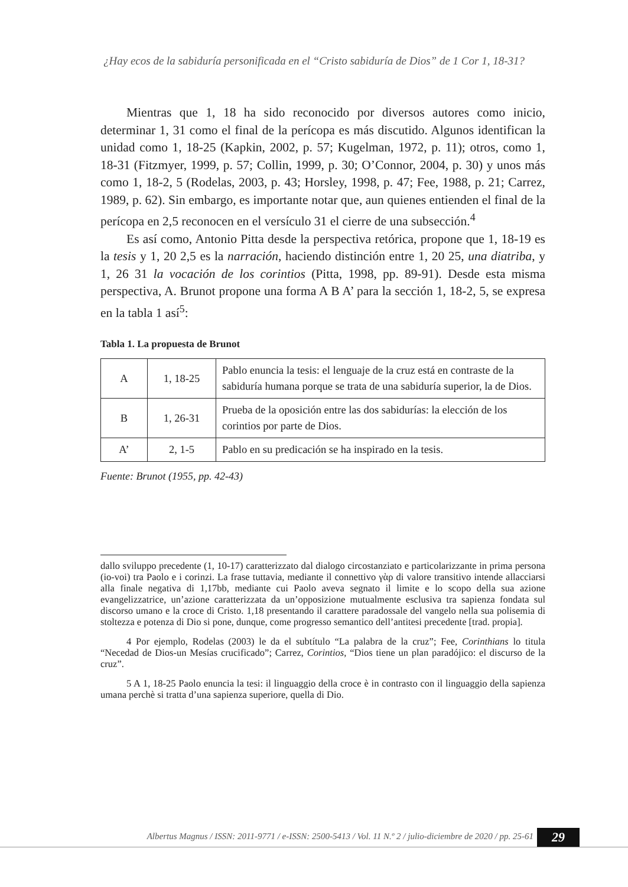¿Hay ecos de la sabiduría personificada en el “Cristo sabiduría de Dios” de 1 Cor 1, 18-31?
Mientras que 1, 18 ha sido reconocido por diversos autores como inicio, determinar 1, 31 como el final de la perícopa es más discutido. Algunos identifican la unidad como 1, 18-25 (Kapkin, 2002, p. 57; Kugelman, 1972, p. 11); otros, como 1, 18-31 (Fitzmyer, 1999, p. 57; Collin, 1999, p. 30; O’Connor, 2004, p. 30) y unos más como 1, 18-2, 5 (Rodelas, 2003, p. 43; Horsley, 1998, p. 47; Fee, 1988, p. 21; Carrez, 1989, p. 62). Sin embargo, es importante notar que, aun quienes entienden el final de la perícopa en 2,5 reconocen en el versículo 31 el cierre de una subsección.<sup>4</sup>
Es así como, Antonio Pitta desde la perspectiva retórica, propone que 1, 18-19 es la tesis y 1, 20 2,5 es la narración, haciendo distinción entre 1, 20 25, una diatriba, y 1, 26 31 la vocación de los corintios (Pitta, 1998, pp. 89-91). Desde esta misma perspectiva, A. Brunot propone una forma A B A’ para la sección 1, 18-2, 5, se expresa en la tabla 1 así<sup>5</sup>:
Tabla 1. La propuesta de Brunot
| A | 1, 18-25 | Pablo enuncia la tesis: el lenguaje de la cruz está en contraste de la sabiduría humana porque se trata de una sabiduría superior, la de Dios. |
| B | 1, 26-31 | Prueba de la oposición entre las dos sabidurías: la elección de los corintios por parte de Dios. |
| A’ | 2, 1-5 | Pablo en su predicación se ha inspirado en la tesis. |
Fuente: Brunot (1955, pp. 42-43)
dallo sviluppo precedente (1, 10-17) caratterizzato dal dialogo circostanziato e particolarizzante in prima persona (io-voi) tra Paolo e i corinzi. La frase tuttavia, mediante il connettivo γὰρ di valore transitivo intende allacciarsi alla finale negativa di 1,17bb, mediante cui Paolo aveva segnato il limite e lo scopo della sua azione evangelizzatrice, un’azione caratterizzata da un’opposizione mutualmente esclusiva tra sapienza fondata sul discorso umano e la croce di Cristo. 1,18 presentando il carattere paradossale del vangelo nella sua polisemia di stoltezza e potenza di Dio si pone, dunque, come progresso semantico dell’antitesi precedente [trad. propia].
4 Por ejemplo, Rodelas (2003) le da el subtítulo “La palabra de la cruz”; Fee, Corinthians lo titula “Necedad de Dios-un Mesías crucificado”; Carrez, Corintios, “Dios tiene un plan paradójico: el discurso de la cruz”.
5 A 1, 18-25 Paolo enuncia la tesi: il linguaggio della croce è in contrasto con il linguaggio della sapienza umana perchè si tratta d’una sapienza superiore, quella di Dio.
Albertus Magnus / ISSN: 2011-9771 / e-ISSN: 2500-5413 / Vol. 11 N.º 2 / julio-diciembre de 2020 / pp. 25-61
29